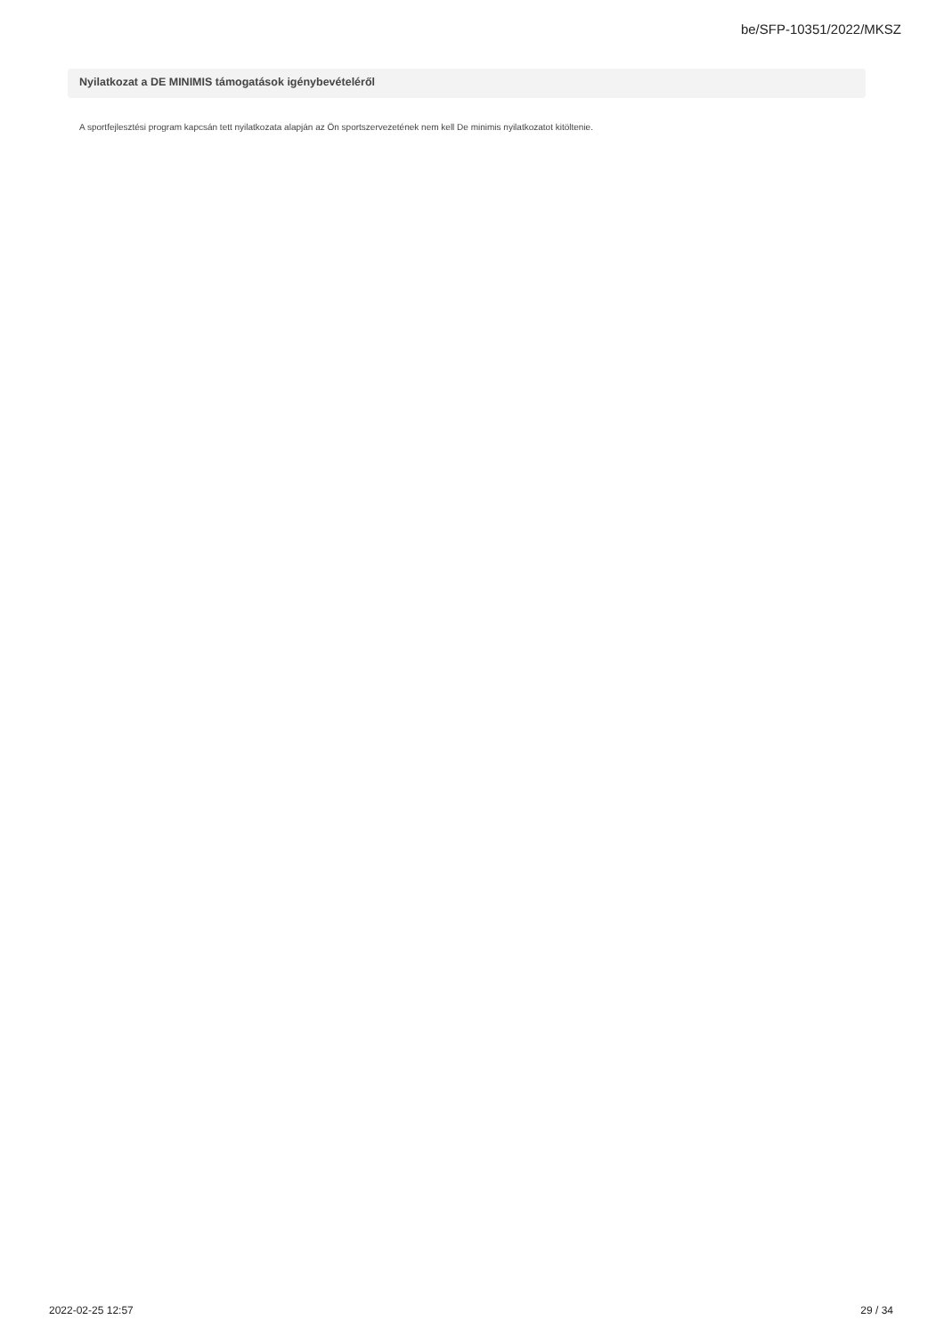be/SFP-10351/2022/MKSZ
Nyilatkozat a DE MINIMIS támogatások igénybevételéről
A sportfejlesztési program kapcsán tett nyilatkozata alapján az Ön sportszervezetének nem kell De minimis nyilatkozatot kitöltenie.
2022-02-25 12:57 29 / 34